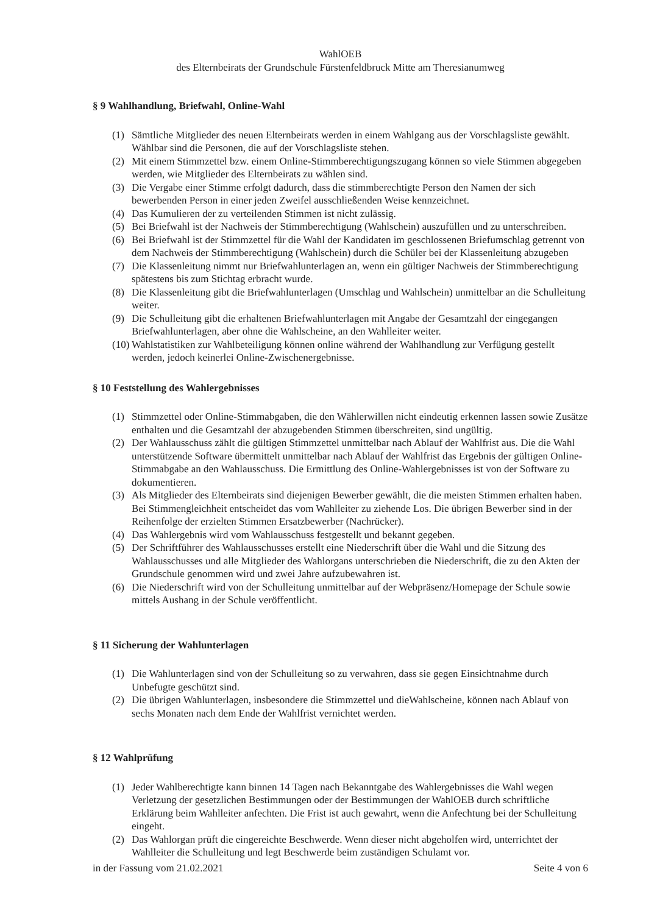WahlOEB
des Elternbeirats der Grundschule Fürstenfeldbruck Mitte am Theresianumweg
§ 9 Wahlhandlung, Briefwahl, Online-Wahl
(1) Sämtliche Mitglieder des neuen Elternbeirats werden in einem Wahlgang aus der Vorschlagsliste gewählt. Wählbar sind die Personen, die auf der Vorschlagsliste stehen.
(2) Mit einem Stimmzettel bzw. einem Online-Stimmberechtigungszugang können so viele Stimmen abgegeben werden, wie Mitglieder des Elternbeirats zu wählen sind.
(3) Die Vergabe einer Stimme erfolgt dadurch, dass die stimmberechtigte Person den Namen der sich bewerbenden Person in einer jeden Zweifel ausschließenden Weise kennzeichnet.
(4) Das Kumulieren der zu verteilenden Stimmen ist nicht zulässig.
(5) Bei Briefwahl ist der Nachweis der Stimmberechtigung (Wahlschein) auszufüllen und zu unterschreiben.
(6) Bei Briefwahl ist der Stimmzettel für die Wahl der Kandidaten im geschlossenen Briefumschlag getrennt von dem Nachweis der Stimmberechtigung (Wahlschein) durch die Schüler bei der Klassenleitung abzugeben
(7) Die Klassenleitung nimmt nur Briefwahlunterlagen an, wenn ein gültiger Nachweis der Stimmberechtigung spätestens bis zum Stichtag erbracht wurde.
(8) Die Klassenleitung gibt die Briefwahlunterlagen (Umschlag und Wahlschein) unmittelbar an die Schulleitung weiter.
(9) Die Schulleitung gibt die erhaltenen Briefwahlunterlagen mit Angabe der Gesamtzahl der eingegangen Briefwahlunterlagen, aber ohne die Wahlscheine, an den Wahlleiter weiter.
(10) Wahlstatistiken zur Wahlbeteiligung können online während der Wahlhandlung zur Verfügung gestellt werden, jedoch keinerlei Online-Zwischenergebnisse.
§ 10 Feststellung des Wahlergebnisses
(1) Stimmzettel oder Online-Stimmabgaben, die den Wählerwillen nicht eindeutig erkennen lassen sowie Zusätze enthalten und die Gesamtzahl der abzugebenden Stimmen überschreiten, sind ungültig.
(2) Der Wahlausschuss zählt die gültigen Stimmzettel unmittelbar nach Ablauf der Wahlfrist aus. Die die Wahl unterstützende Software übermittelt unmittelbar nach Ablauf der Wahlfrist das Ergebnis der gültigen Online-Stimmabgabe an den Wahlausschuss. Die Ermittlung des Online-Wahlergebnisses ist von der Software zu dokumentieren.
(3) Als Mitglieder des Elternbeirats sind diejenigen Bewerber gewählt, die die meisten Stimmen erhalten haben. Bei Stimmengleichheit entscheidet das vom Wahlleiter zu ziehende Los. Die übrigen Bewerber sind in der Reihenfolge der erzielten Stimmen Ersatzbewerber (Nachrücker).
(4) Das Wahlergebnis wird vom Wahlausschuss festgestellt und bekannt gegeben.
(5) Der Schriftführer des Wahlausschusses erstellt eine Niederschrift über die Wahl und die Sitzung des Wahlausschusses und alle Mitglieder des Wahlorgans unterschrieben die Niederschrift, die zu den Akten der Grundschule genommen wird und zwei Jahre aufzubewahren ist.
(6) Die Niederschrift wird von der Schulleitung unmittelbar auf der Webpräsenz/Homepage der Schule sowie mittels Aushang in der Schule veröffentlicht.
§ 11 Sicherung der Wahlunterlagen
(1) Die Wahlunterlagen sind von der Schulleitung so zu verwahren, dass sie gegen Einsichtnahme durch Unbefugte geschützt sind.
(2) Die übrigen Wahlunterlagen, insbesondere die Stimmzettel und dieWahlscheine, können nach Ablauf von sechs Monaten nach dem Ende der Wahlfrist vernichtet werden.
§ 12 Wahlprüfung
(1) Jeder Wahlberechtigte kann binnen 14 Tagen nach Bekanntgabe des Wahlergebnisses die Wahl wegen Verletzung der gesetzlichen Bestimmungen oder der Bestimmungen der WahlOEB durch schriftliche Erklärung beim Wahlleiter anfechten. Die Frist ist auch gewahrt, wenn die Anfechtung bei der Schulleitung eingeht.
(2) Das Wahlorgan prüft die eingereichte Beschwerde. Wenn dieser nicht abgeholfen wird, unterrichtet der Wahlleiter die Schulleitung und legt Beschwerde beim zuständigen Schulamt vor.
in der Fassung vom 21.02.2021 Seite 4 von 6